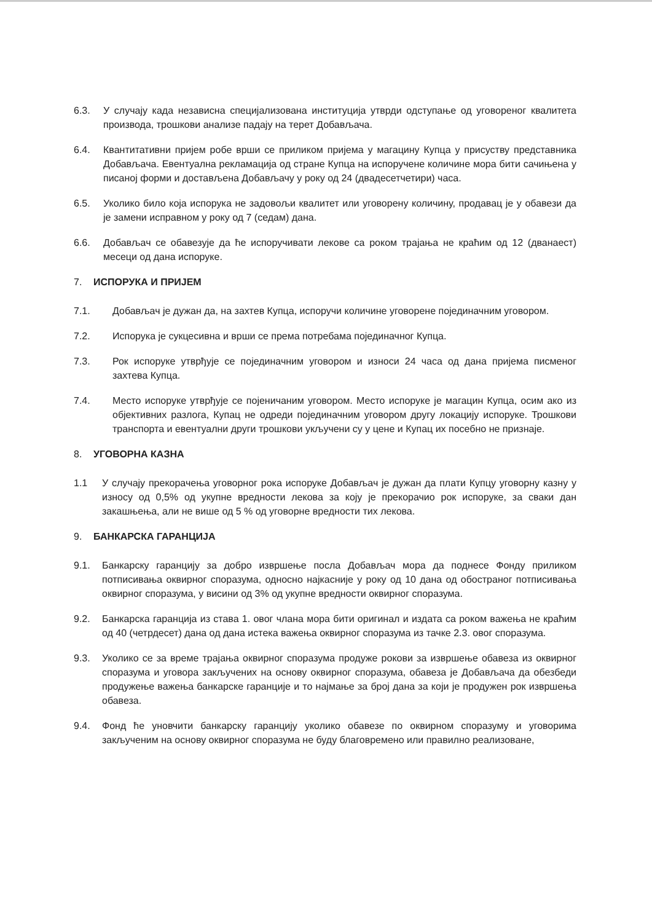6.3. У случају када независна специјализована институција утврди одступање од уговореног квалитета производа, трошкови анализе падају на терет Добављача.
6.4. Квантитативни пријем робе врши се приликом пријема у магацину Купца у присуству представника Добављача. Евентуална рекламација од стране Купца на испоручене количине мора бити сачињена у писаној форми и достављена Добављачу у року од 24 (двадесетчетири) часа.
6.5. Уколико било која испорука не задовољи квалитет или уговорену количину, продавац је у обавези да је замени исправном у року од 7 (седам) дана.
6.6. Добављач се обавезује да ће испоручивати лекове са роком трајања не краћим од 12 (дванаест) месеци од дана испоруке.
7. ИСПОРУКА И ПРИЈЕМ
7.1. Добављач је дужан да, на захтев Купца, испоручи количине уговорене појединачним уговором.
7.2. Испорука је сукцесивна и врши се према потребама појединачног Купца.
7.3. Рок испоруке утврђује се појединачним уговором и износи 24 часа од дана пријема писменог захтева Купца.
7.4. Место испоруке утврђује се појеничаним уговором. Место испоруке је магацин Купца, осим ако из објективних разлога, Купац не одреди појединачним уговором другу локацију испоруке. Трошкови транспорта и евентуални други трошкови укључени су у цене и Купац их посебно не признаје.
8. УГОВОРНА КАЗНА
1.1 У случају прекорачења уговорног рока испоруке Добављач је дужан да плати Купцу уговорну казну у износу од 0,5% од укупне вредности лекова за коју је прекорачио рок испоруке, за сваки дан закашњења, али не више од 5 % од уговорне вредности тих лекова.
9. БАНКАРСКА ГАРАНЦИЈА
9.1. Банкарску гаранцију за добро извршење посла Добављач мора да поднесе Фонду приликом потписивања оквирног споразума, односно најкасније у року од 10 дана од обостраног потписивања оквирног споразума, у висини од 3% од укупне вредности оквирног споразума.
9.2. Банкарска гаранција из става 1. овог члана мора бити оригинал и издата са роком важења не краћим од 40 (четрдесет) дана од дана истека важења оквирног споразума из тачке 2.3. овог споразума.
9.3. Уколико се за време трајања оквирног споразума продуже рокови за извршење обавеза из оквирног споразума и уговора закључених на основу оквирног споразума, обавеза је Добављача да обезбеди продужење важења банкарске гаранције и то најмање за број дана за који је продужен рок извршења обавеза.
9.4. Фонд ће уновчити банкарску гаранцију уколико обавезе по оквирном споразуму и уговорима закљученим на основу оквирног споразума не буду благовремено или правилно реализоване,